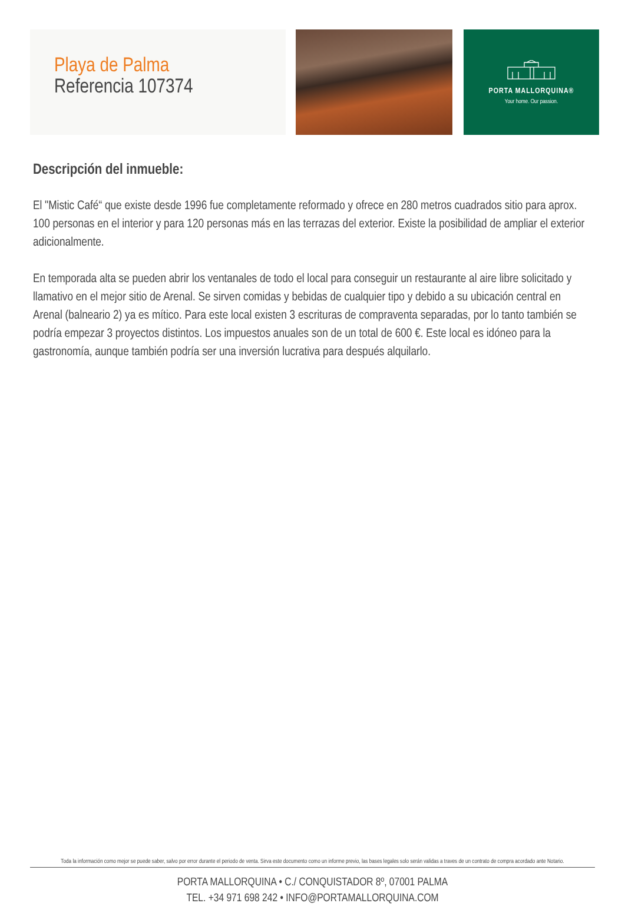Playa de Palma
Referencia 107374
PORTA MALLORQUINA®
Your home. Our passion.
Descripción del inmueble:
El "Mistic Café“ que existe desde 1996 fue completamente reformado y ofrece en 280 metros cuadrados sitio para aprox. 100 personas en el interior y para 120 personas más en las terrazas del exterior. Existe la posibilidad de ampliar el exterior adicionalmente.
En temporada alta se pueden abrir los ventanales de todo el local para conseguir un restaurante al aire libre solicitado y llamativo en el mejor sitio de Arenal. Se sirven comidas y bebidas de cualquier tipo y debido a su ubicación central en Arenal (balneario 2) ya es mítico. Para este local existen 3 escrituras de compraventa separadas, por lo tanto también se podría empezar 3 proyectos distintos. Los impuestos anuales son de un total de 600 €. Este local es idóneo para la gastronomía, aunque también podría ser una inversión lucrativa para después alquilarlo.
Toda la información como mejor se puede saber, salvo por error durante el periodo de venta. Sirva este documento como un informe previo, las bases legales solo serán validas a traves de un contrato de compra acordado ante Notario.
PORTA MALLORQUINA • C./ CONQUISTADOR 8º, 07001 PALMA
TEL. +34 971 698 242 • INFO@PORTAMALLORQUINA.COM